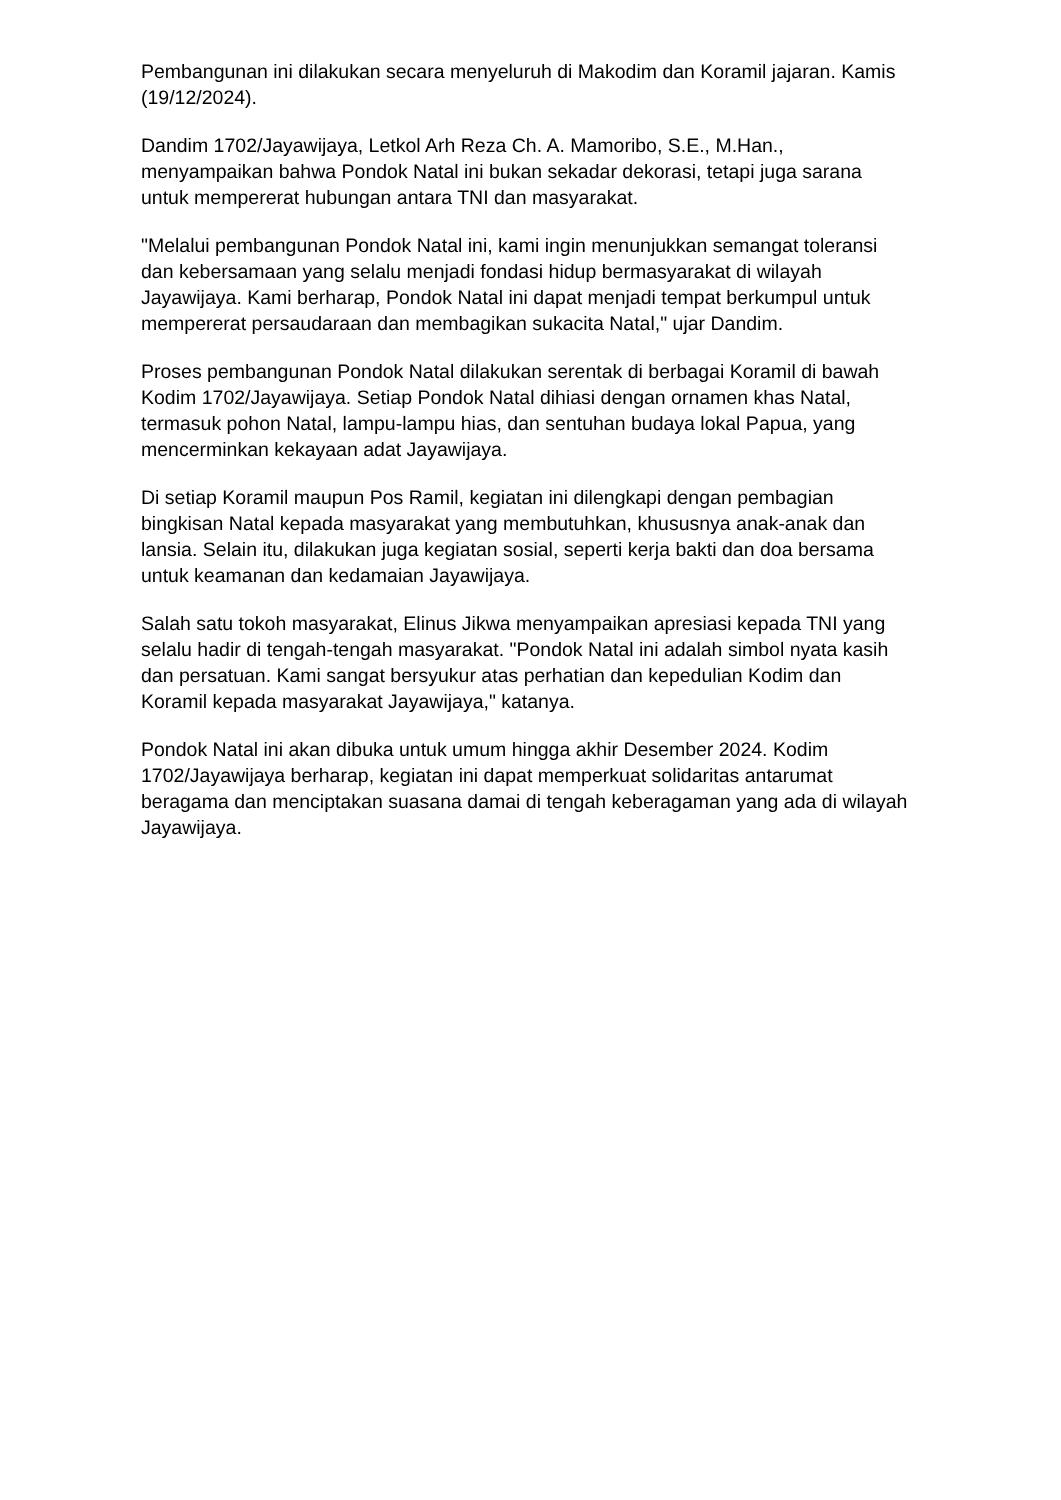Pembangunan ini dilakukan secara menyeluruh di Makodim dan Koramil jajaran. Kamis (19/12/2024).
Dandim 1702/Jayawijaya, Letkol Arh Reza Ch. A. Mamoribo, S.E., M.Han., menyampaikan bahwa Pondok Natal ini bukan sekadar dekorasi, tetapi juga sarana untuk mempererat hubungan antara TNI dan masyarakat.
"Melalui pembangunan Pondok Natal ini, kami ingin menunjukkan semangat toleransi dan kebersamaan yang selalu menjadi fondasi hidup bermasyarakat di wilayah Jayawijaya. Kami berharap, Pondok Natal ini dapat menjadi tempat berkumpul untuk mempererat persaudaraan dan membagikan sukacita Natal," ujar Dandim.
Proses pembangunan Pondok Natal dilakukan serentak di berbagai Koramil di bawah Kodim 1702/Jayawijaya. Setiap Pondok Natal dihiasi dengan ornamen khas Natal, termasuk pohon Natal, lampu-lampu hias, dan sentuhan budaya lokal Papua, yang mencerminkan kekayaan adat Jayawijaya.
Di setiap Koramil maupun Pos Ramil, kegiatan ini dilengkapi dengan pembagian bingkisan Natal kepada masyarakat yang membutuhkan, khususnya anak-anak dan lansia. Selain itu, dilakukan juga kegiatan sosial, seperti kerja bakti dan doa bersama untuk keamanan dan kedamaian Jayawijaya.
Salah satu tokoh masyarakat, Elinus Jikwa menyampaikan apresiasi kepada TNI yang selalu hadir di tengah-tengah masyarakat. "Pondok Natal ini adalah simbol nyata kasih dan persatuan. Kami sangat bersyukur atas perhatian dan kepedulian Kodim dan Koramil kepada masyarakat Jayawijaya," katanya.
Pondok Natal ini akan dibuka untuk umum hingga akhir Desember 2024. Kodim 1702/Jayawijaya berharap, kegiatan ini dapat memperkuat solidaritas antarumat beragama dan menciptakan suasana damai di tengah keberagaman yang ada di wilayah Jayawijaya.